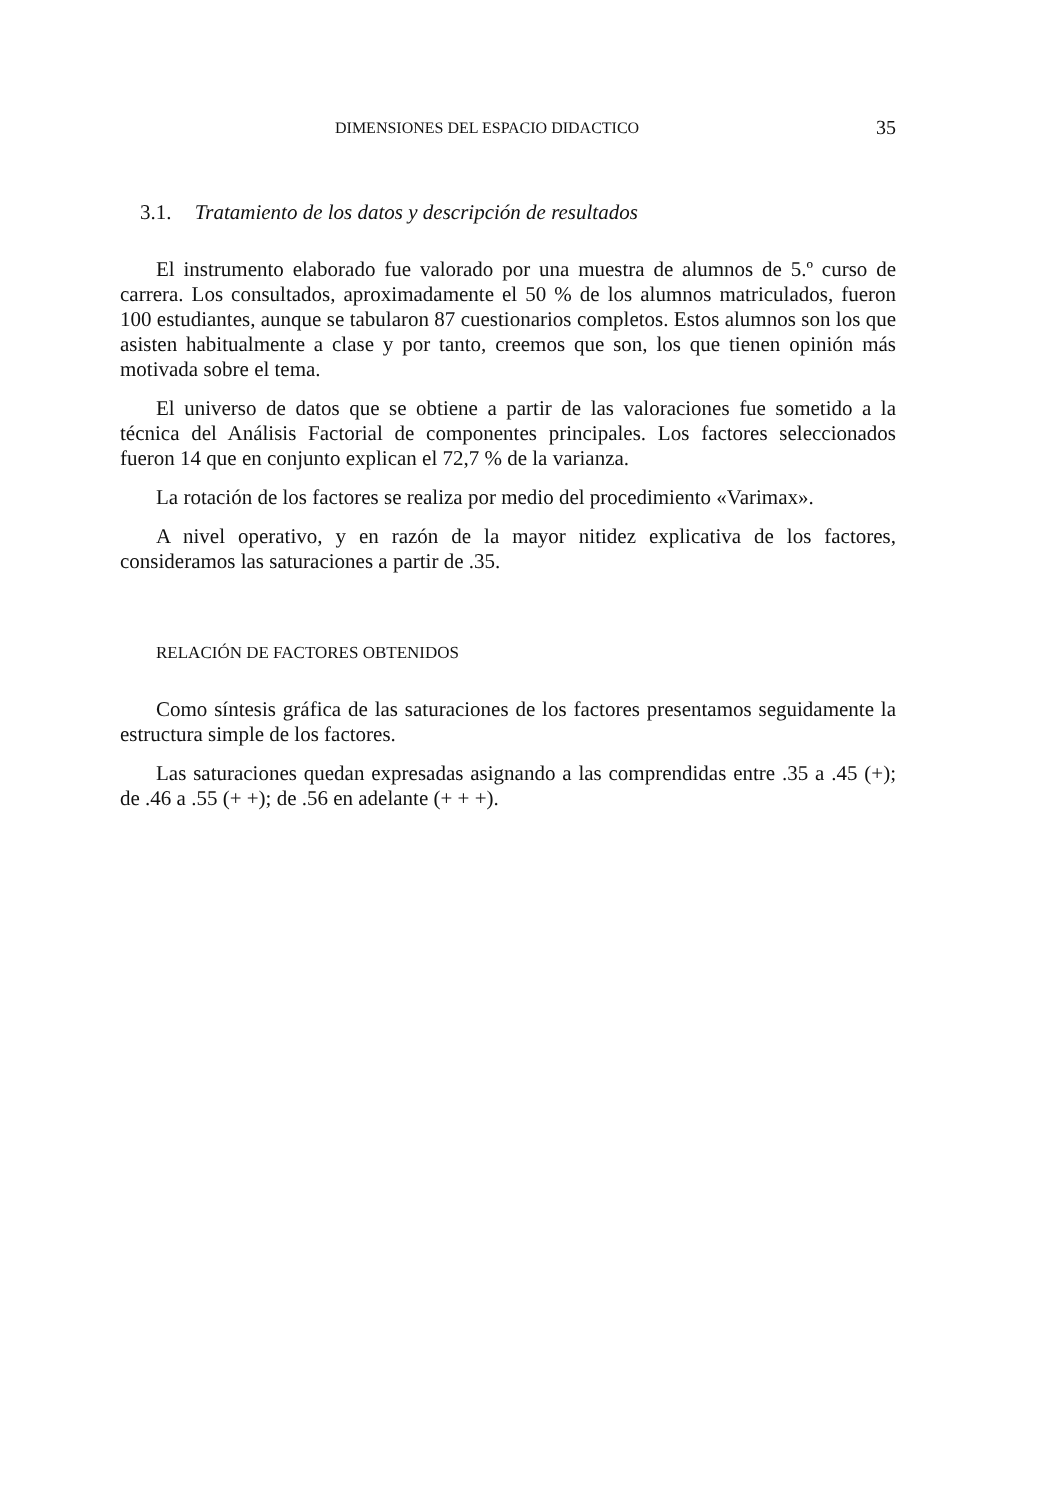DIMENSIONES DEL ESPACIO DIDACTICO 35
3.1. Tratamiento de los datos y descripción de resultados
El instrumento elaborado fue valorado por una muestra de alumnos de 5.º curso de carrera. Los consultados, aproximadamente el 50 % de los alumnos matriculados, fueron 100 estudiantes, aunque se tabularon 87 cuestionarios completos. Estos alumnos son los que asisten habitualmente a clase y por tanto, creemos que son, los que tienen opinión más motivada sobre el tema.
El universo de datos que se obtiene a partir de las valoraciones fue sometido a la técnica del Análisis Factorial de componentes principales. Los factores seleccionados fueron 14 que en conjunto explican el 72,7 % de la varianza.
La rotación de los factores se realiza por medio del procedimiento «Varimax».
A nivel operativo, y en razón de la mayor nitidez explicativa de los factores, consideramos las saturaciones a partir de .35.
RELACIÓN DE FACTORES OBTENIDOS
Como síntesis gráfica de las saturaciones de los factores presentamos seguidamente la estructura simple de los factores.
Las saturaciones quedan expresadas asignando a las comprendidas entre .35 a .45 (+); de .46 a .55 (+ +); de .56 en adelante (+ + +).